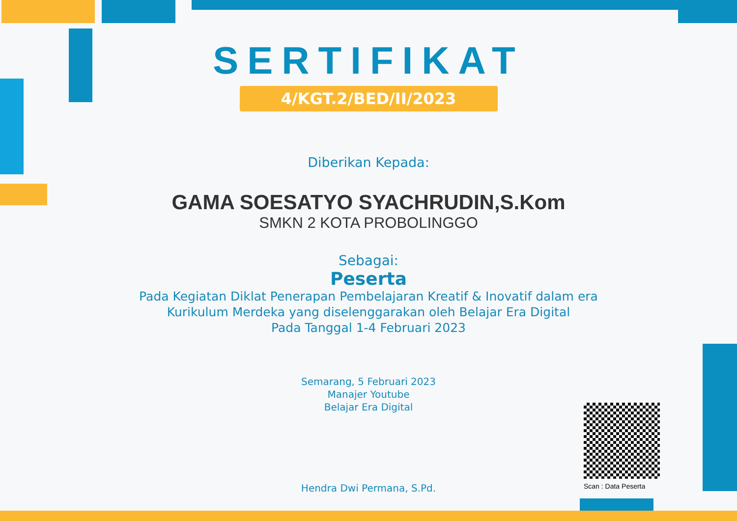SERTIFIKAT
4/KGT.2/BED/II/2023
Diberikan Kepada:
GAMA SOESATYO SYACHRUDIN,S.Kom
SMKN 2 KOTA PROBOLINGGO
Sebagai:
Peserta
Pada Kegiatan Diklat Penerapan Pembelajaran Kreatif & Inovatif dalam era
Kurikulum Merdeka yang diselenggarakan oleh Belajar Era Digital
Pada Tanggal 1-4 Februari 2023
Semarang, 5 Februari 2023
Manajer Youtube
Belajar Era Digital
Hendra Dwi Permana, S.Pd.
Scan : Data Peserta